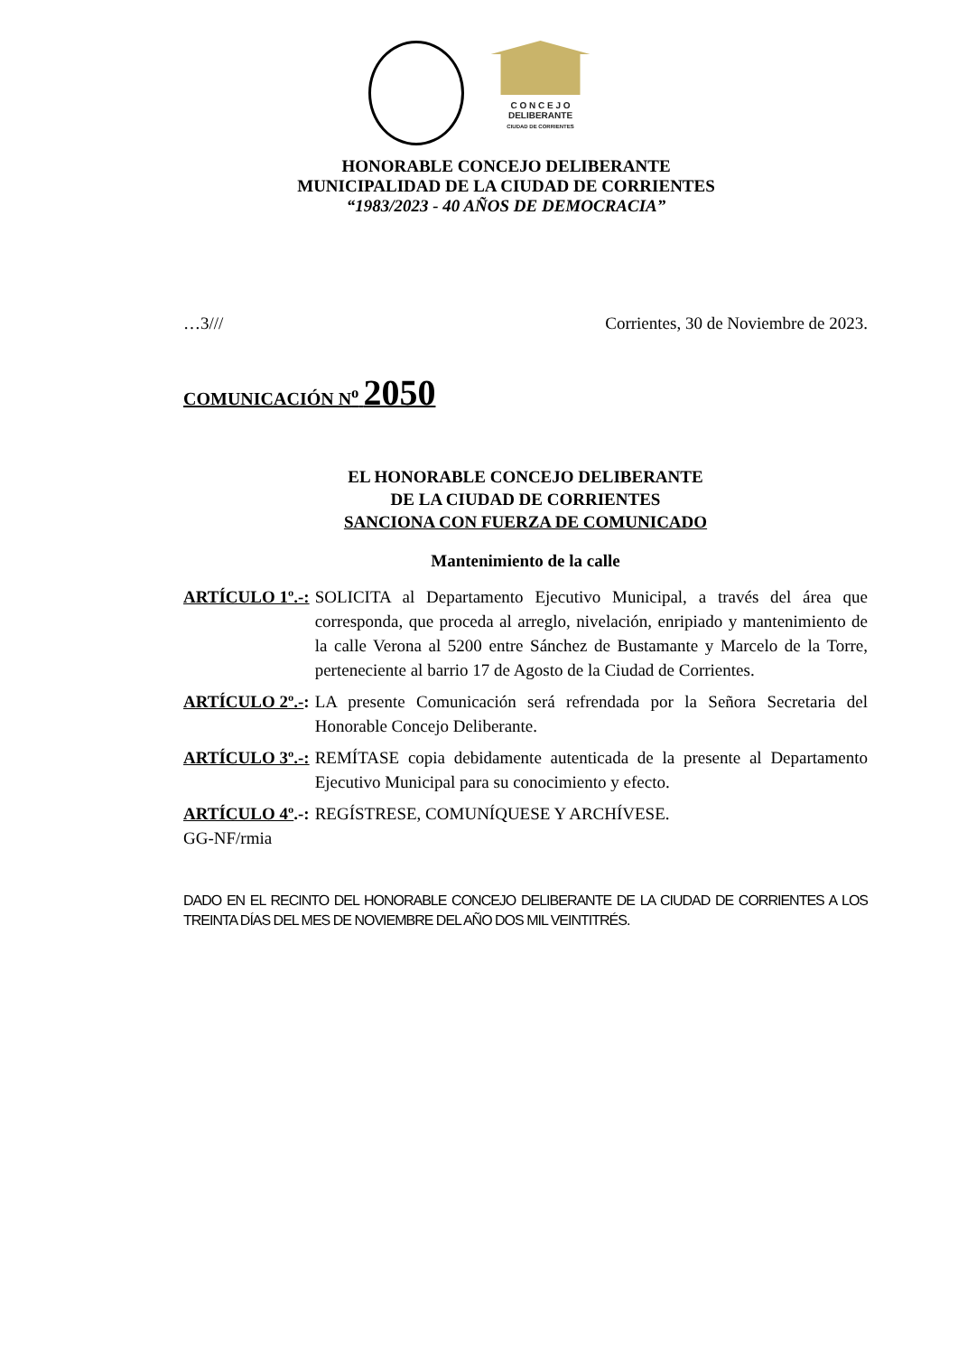C O N C E J O
DELIBERANTE
CIUDAD DE CORRIENTES
HONORABLE CONCEJO DELIBERANTE
MUNICIPALIDAD DE LA CIUDAD DE CORRIENTES
“1983/2023 - 40 AÑOS DE DEMOCRACIA”
…3/// Corrientes, 30 de Noviembre de 2023.
COMUNICACIÓN N<sup>o</sup> 2050
EL HONORABLE CONCEJO DELIBERANTE
DE LA CIUDAD DE CORRIENTES
SANCIONA CON FUERZA DE COMUNICADO
Mantenimiento de la calle
ARTÍCULO 1º.-: SOLICITA al Departamento Ejecutivo Municipal, a través del área que corresponda, que proceda al arreglo, nivelación, enripiado y mantenimiento de la calle Verona al 5200 entre Sánchez de Bustamante y Marcelo de la Torre, perteneciente al barrio 17 de Agosto de la Ciudad de Corrientes.
ARTÍCULO 2º.-: LA presente Comunicación será refrendada por la Señora Secretaria del Honorable Concejo Deliberante.
ARTÍCULO 3º.-: REMÍTASE copia debidamente autenticada de la presente al Departamento Ejecutivo Municipal para su conocimiento y efecto.
ARTÍCULO 4º.-: REGÍSTRESE, COMUNÍQUESE Y ARCHÍVESE.
GG-NF/rmia
DADO EN EL RECINTO DEL HONORABLE CONCEJO DELIBERANTE DE LA CIUDAD DE CORRIENTES A LOS TREINTA DÍAS DEL MES DE NOVIEMBRE DEL AÑO DOS MIL VEINTITRÉS.